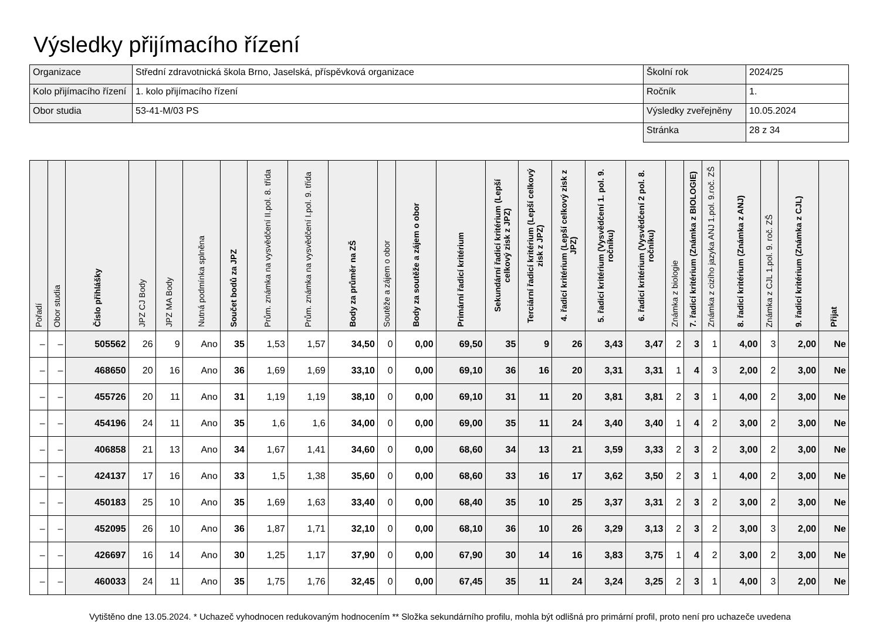Výsledky přijímacího řízení
| Organizace | Střední zdravotnická škola Brno, Jaselská, příspěvková organizace | Školní rok | 2024/25 |
| Kolo přijímacího řízení | 1. kolo přijímacího řízení | Ročník | 1. |
| Obor studia | 53-41-M/03 PS | Výsledky zveřejněny | 10.05.2024 |
| | | Stránka | 28 z 34 |
| Pořadí | Obor studia | Číslo přihlášky | JPZ CJ Body | JPZ MA Body | Nutná podmínka splněna | Součet bodů za JPZ | Prům. známka na vysvědčení II.pol. 8. třída | Prům. známka na vysvědčení I.pol. 9. třída | Body za průměr na ZŠ | Soutěže a zájem o obor | Body za soutěže a zájem o obor | Primární řadicí kritérium | Sekundární řadicí kritérium (Lepší celkový zisk z JPZ) | Terciární řadicí kritérium (Lepší celkový zisk z JPZ) | 4. řadicí kritérium (Lepší celkový zisk z JPZ) | 5. řadicí kritérium (Vysvědčení 1. pol. 9. ročníku) | 6. řadicí kritérium (Vysvědčení 2 pol. 8. ročníku) | Známka z biologie | 7. řadicí kritérium (Známka z BIOLOGIE) | Známka z cizího jazyka ANJ 1.pol. 9.roč. ZŠ | 8. řadicí kritérium (Známka z ANJ) | Známka z CJL 1.pol. 9. roč. ZŠ | 9. řadicí kritérium (Známka z CJL) | Přijat |
| --- | --- | --- | --- | --- | --- | --- | --- | --- | --- | --- | --- | --- | --- | --- | --- | --- | --- | --- | --- | --- | --- | --- | --- | --- |
| – | – | 505562 | 26 | 9 | Ano | 35 | 1,53 | 1,57 | 34,50 | 0 | 0,00 | 69,50 | 35 | 9 | 26 | 3,43 | 3,47 | 2 | 3 | 1 | 4,00 | 3 | 2,00 | Ne |
| – | – | 468650 | 20 | 16 | Ano | 36 | 1,69 | 1,69 | 33,10 | 0 | 0,00 | 69,10 | 36 | 16 | 20 | 3,31 | 3,31 | 1 | 4 | 3 | 2,00 | 2 | 3,00 | Ne |
| – | – | 455726 | 20 | 11 | Ano | 31 | 1,19 | 1,19 | 38,10 | 0 | 0,00 | 69,10 | 31 | 11 | 20 | 3,81 | 3,81 | 2 | 3 | 1 | 4,00 | 2 | 3,00 | Ne |
| – | – | 454196 | 24 | 11 | Ano | 35 | 1,6 | 1,6 | 34,00 | 0 | 0,00 | 69,00 | 35 | 11 | 24 | 3,40 | 3,40 | 1 | 4 | 2 | 3,00 | 2 | 3,00 | Ne |
| – | – | 406858 | 21 | 13 | Ano | 34 | 1,67 | 1,41 | 34,60 | 0 | 0,00 | 68,60 | 34 | 13 | 21 | 3,59 | 3,33 | 2 | 3 | 2 | 3,00 | 2 | 3,00 | Ne |
| – | – | 424137 | 17 | 16 | Ano | 33 | 1,5 | 1,38 | 35,60 | 0 | 0,00 | 68,60 | 33 | 16 | 17 | 3,62 | 3,50 | 2 | 3 | 1 | 4,00 | 2 | 3,00 | Ne |
| – | – | 450183 | 25 | 10 | Ano | 35 | 1,69 | 1,63 | 33,40 | 0 | 0,00 | 68,40 | 35 | 10 | 25 | 3,37 | 3,31 | 2 | 3 | 2 | 3,00 | 2 | 3,00 | Ne |
| – | – | 452095 | 26 | 10 | Ano | 36 | 1,87 | 1,71 | 32,10 | 0 | 0,00 | 68,10 | 36 | 10 | 26 | 3,29 | 3,13 | 2 | 3 | 2 | 3,00 | 3 | 2,00 | Ne |
| – | – | 426697 | 16 | 14 | Ano | 30 | 1,25 | 1,17 | 37,90 | 0 | 0,00 | 67,90 | 30 | 14 | 16 | 3,83 | 3,75 | 1 | 4 | 2 | 3,00 | 2 | 3,00 | Ne |
| – | – | 460033 | 24 | 11 | Ano | 35 | 1,75 | 1,76 | 32,45 | 0 | 0,00 | 67,45 | 35 | 11 | 24 | 3,24 | 3,25 | 2 | 3 | 1 | 4,00 | 3 | 2,00 | Ne |
Vytištěno dne 13.05.2024. * Uchazeč vyhodnocen redukovaným hodnocením ** Složka sekundárního profilu, mohla být odlišná pro primární profil, proto není pro uchazeče uvedena